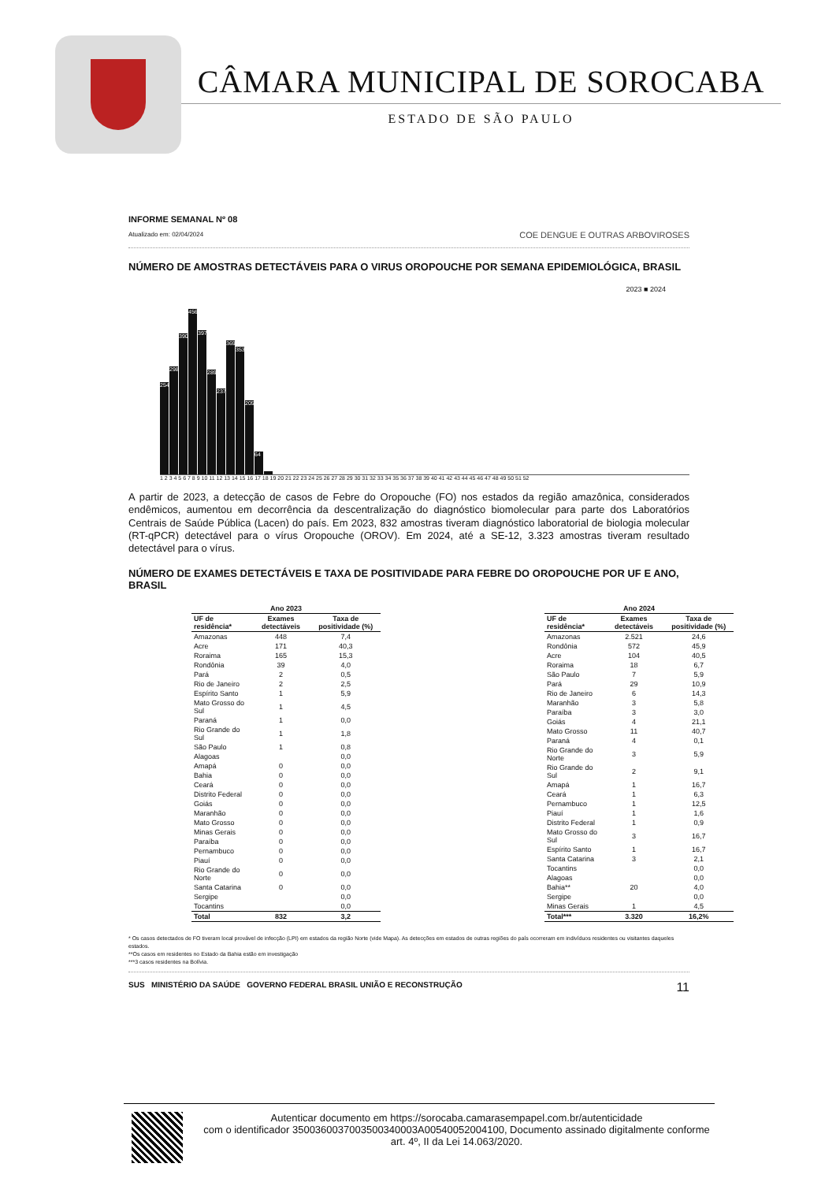CÂMARA MUNICIPAL DE SOROCABA
ESTADO DE SÃO PAULO
INFORME SEMANAL Nº 08
Atualizado em: 02/04/2024
COE DENGUE E OUTRAS ARBOVIROSES
NÚMERO DE AMOSTRAS DETECTÁVEIS PARA O VIRUS OROPOUCHE POR SEMANA EPIDEMIOLÓGICA, BRASIL
2023 ■ 2024
254
298
390
456
397
289
237
369
353
205
64
1 2 3 4 5 6 7 8 9 10 11 12 13 14 15 16 17 18 19 20 21 22 23 24 25 26 27 28 29 30 31 32 33 34 35 36 37 38 39 40 41 42 43 44 45 46 47 48 49 50 51 52
A partir de 2023, a detecção de casos de Febre do Oropouche (FO) nos estados da região amazônica, considerados endêmicos, aumentou em decorrência da descentralização do diagnóstico biomolecular para parte dos Laboratórios Centrais de Saúde Pública (Lacen) do país. Em 2023, 832 amostras tiveram diagnóstico laboratorial de biologia molecular (RT-qPCR) detectável para o vírus Oropouche (OROV). Em 2024, até a SE-12, 3.323 amostras tiveram resultado detectável para o vírus.
NÚMERO DE EXAMES DETECTÁVEIS E TAXA DE POSITIVIDADE PARA FEBRE DO OROPOUCHE POR UF E ANO, BRASIL
| Ano 2023 | | |
| --- | --- | --- |
| UF de residência* | Exames detectáveis | Taxa de positividade (%) |
| Amazonas | 448 | 7,4 |
| Acre | 171 | 40,3 |
| Roraima | 165 | 15,3 |
| Rondônia | 39 | 4,0 |
| Pará | 2 | 0,5 |
| Rio de Janeiro | 2 | 2,5 |
| Espírito Santo | 1 | 5,9 |
| Mato Grosso do Sul | 1 | 4,5 |
| Paraná | 1 | 0,0 |
| Rio Grande do Sul | 1 | 1,8 |
| São Paulo | 1 | 0,8 |
| Alagoas | | 0,0 |
| Amapá | 0 | 0,0 |
| Bahia | 0 | 0,0 |
| Ceará | 0 | 0,0 |
| Distrito Federal | 0 | 0,0 |
| Goiás | 0 | 0,0 |
| Maranhão | 0 | 0,0 |
| Mato Grosso | 0 | 0,0 |
| Minas Gerais | 0 | 0,0 |
| Paraíba | 0 | 0,0 |
| Pernambuco | 0 | 0,0 |
| Piauí | 0 | 0,0 |
| Rio Grande do Norte | 0 | 0,0 |
| Santa Catarina | 0 | 0,0 |
| Sergipe | | 0,0 |
| Tocantins | | 0,0 |
| Total | 832 | 3,2 |
| Ano 2024 | | |
| --- | --- | --- |
| UF de residência* | Exames detectáveis | Taxa de positividade (%) |
| Amazonas | 2.521 | 24,6 |
| Rondônia | 572 | 45,9 |
| Acre | 104 | 40,5 |
| Roraima | 18 | 6,7 |
| São Paulo | 7 | 5,9 |
| Pará | 29 | 10,9 |
| Rio de Janeiro | 6 | 14,3 |
| Maranhão | 3 | 5,8 |
| Paraíba | 3 | 3,0 |
| Goiás | 4 | 21,1 |
| Mato Grosso | 11 | 40,7 |
| Paraná | 4 | 0,1 |
| Rio Grande do Norte | 3 | 5,9 |
| Rio Grande do Sul | 2 | 9,1 |
| Amapá | 1 | 16,7 |
| Ceará | 1 | 6,3 |
| Pernambuco | 1 | 12,5 |
| Piauí | 1 | 1,6 |
| Distrito Federal | 1 | 0,9 |
| Mato Grosso do Sul | 3 | 16,7 |
| Espírito Santo | 1 | 16,7 |
| Santa Catarina | 3 | 2,1 |
| Tocantins | | 0,0 |
| Alagoas | | 0,0 |
| Bahia** | 20 | 4,0 |
| Sergipe | | 0,0 |
| Minas Gerais | 1 | 4,5 |
| Total*** | 3.320 | 16,2% |
* Os casos detectados de FO tiveram local provável de infecção (LPI) em estados da região Norte (vide Mapa). As detecções em estados de outras regiões do país ocorreram em indivíduos residentes ou visitantes daqueles estados.
**Os casos em residentes no Estado da Bahia estão em investigação
***3 casos residentes na Bolívia.
SUS MINISTÉRIO DA SAÚDE GOVERNO FEDERAL BRASIL UNIÃO E RECONSTRUÇÃO 11
Autenticar documento em https://sorocaba.camarasempapel.com.br/autenticidade
com o identificador 3500360037003500340003A00540052004100, Documento assinado digitalmente conforme art. 4º, II da Lei 14.063/2020.